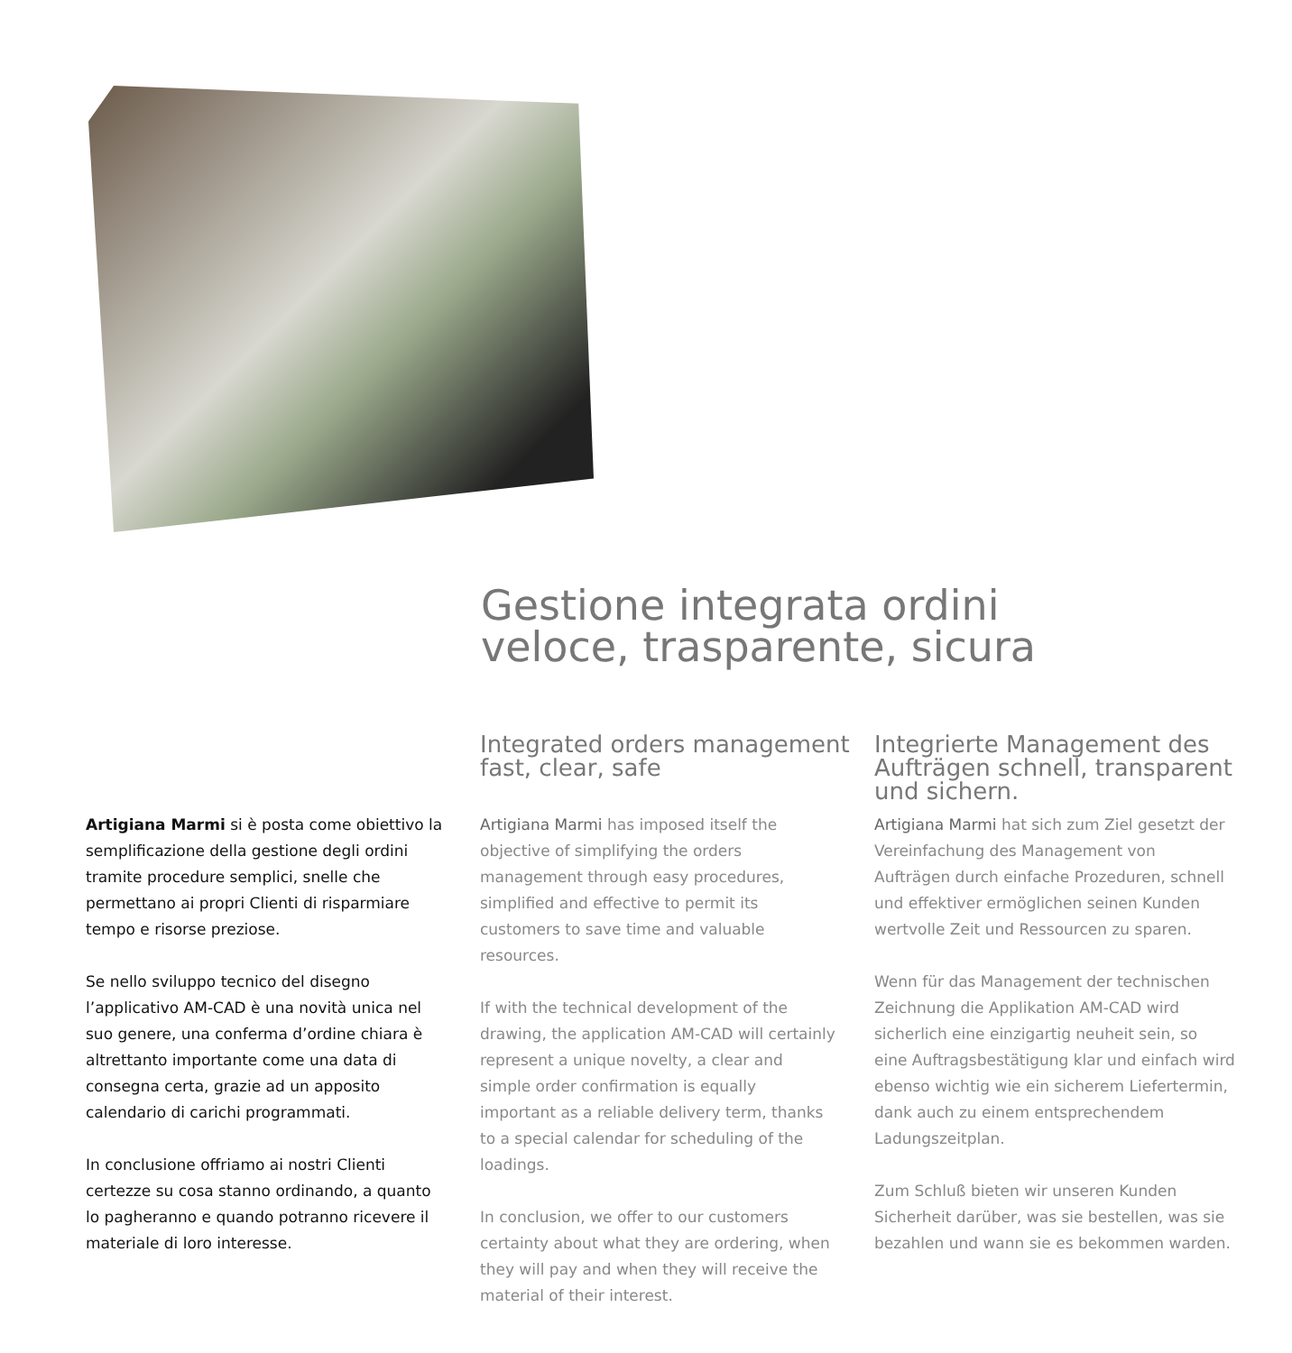Gestione integrata ordini
veloce, trasparente, sicura
Integrated orders management
fast, clear, safe
Integrierte Management des
Aufträgen schnell, transparent
und sichern.
Artigiana Marmi si è posta come obiettivo la semplificazione della gestione degli ordini tramite procedure semplici, snelle che permettano ai propri Clienti di risparmiare tempo e risorse preziose.
Se nello sviluppo tecnico del disegno l’applicativo AM-CAD è una novità unica nel suo genere, una conferma d’ordine chiara è altrettanto importante come una data di consegna certa, grazie ad un apposito calendario di carichi programmati.
In conclusione offriamo ai nostri Clienti certezze su cosa stanno ordinando, a quanto lo pagheranno e quando potranno ricevere il materiale di loro interesse.
Artigiana Marmi has imposed itself the objective of simplifying the orders management through easy procedures, simplified and effective to permit its customers to save time and valuable resources.
If with the technical development of the drawing, the application AM-CAD will certainly represent a unique novelty, a clear and simple order confirmation is equally important as a reliable delivery term, thanks to a special calendar for scheduling of the loadings.
In conclusion, we offer to our customers certainty about what they are ordering, when they will pay and when they will receive the material of their interest.
Artigiana Marmi hat sich zum Ziel gesetzt der Vereinfachung des Management von Aufträgen durch einfache Prozeduren, schnell und effektiver ermöglichen seinen Kunden wertvolle Zeit und Ressourcen zu sparen.
Wenn für das Management der technischen Zeichnung die Applikation AM-CAD wird sicherlich eine einzigartig neuheit sein, so eine Auftragsbestätigung klar und einfach wird ebenso wichtig wie ein sicherem Liefertermin, dank auch zu einem entsprechendem Ladungszeitplan.
Zum Schluß bieten wir unseren Kunden Sicherheit darüber, was sie bestellen, was sie bezahlen und wann sie es bekommen warden.